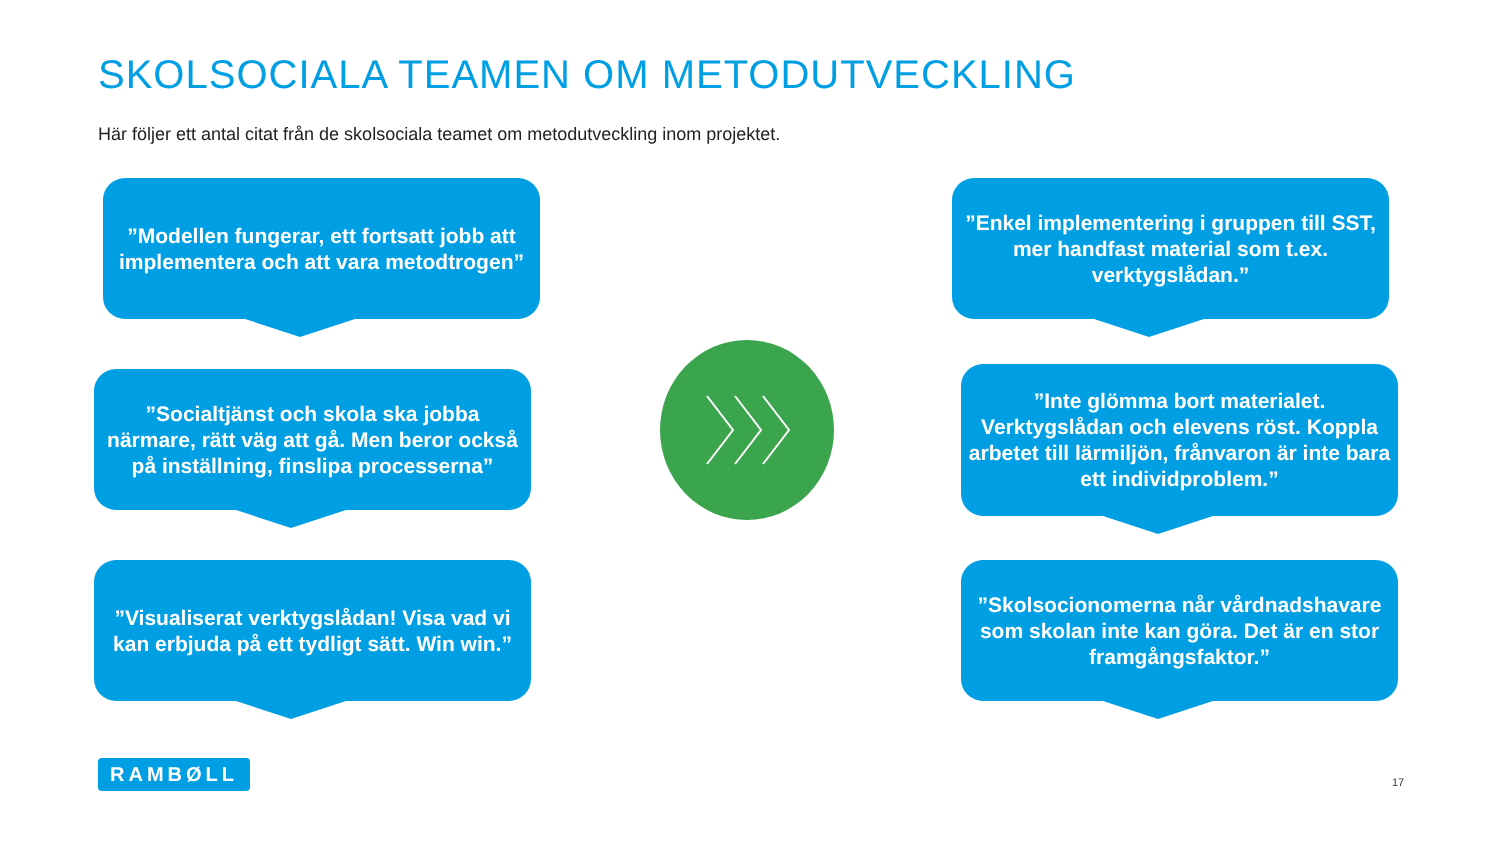SKOLSOCIALA TEAMEN OM METODUTVECKLING
Här följer ett antal citat från de skolsociala teamet om metodutveckling inom projektet.
”Modellen fungerar, ett fortsatt jobb att implementera och att vara metodtrogen”
”Socialtjänst och skola ska jobba närmare, rätt väg att gå. Men beror också på inställning, finslipa processerna”
”Visualiserat verktygslådan! Visa vad vi kan erbjuda på ett tydligt sätt. Win win.”
”Enkel implementering i gruppen till SST, mer handfast material som t.ex. verktygslådan.”
”Inte glömma bort materialet. Verktygslådan och elevens röst. Koppla arbetet till lärmiljön, frånvaron är inte bara ett individproblem.”
”Skolsocionomerna når vårdnadshavare som skolan inte kan göra. Det är en stor framgångsfaktor.”
RAMBØLL
17